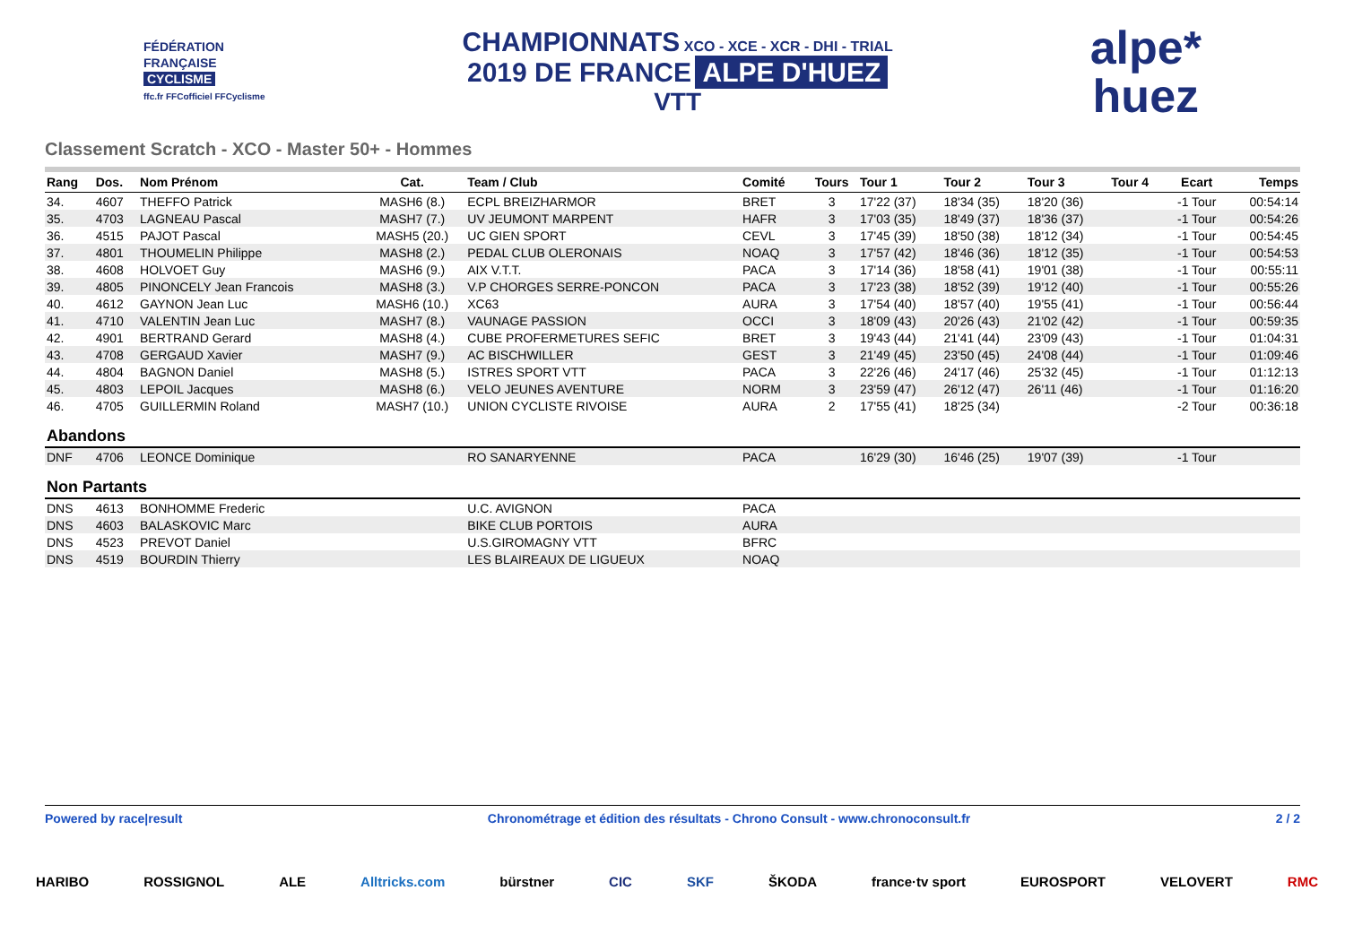FÉDÉRATION
FRANÇAISE
CYCLISME
ffc.fr FFCofficiel FFCyclisme
CHAMPIONNATS XCO - XCE - XCR - DHI - TRIAL
2019 DE FRANCE ALPE D'HUEZ
VTT
alpe*
huez
Classement Scratch - XCO - Master 50+ - Hommes
| Rang | Dos. | Nom Prénom | Cat. | Team / Club | Comité | Tours | Tour 1 | Tour 2 | Tour 3 | Tour 4 | Ecart | Temps |
| --- | --- | --- | --- | --- | --- | --- | --- | --- | --- | --- | --- | --- |
| 34. | 4607 | THEFFO Patrick | MASH6 (8.) | ECPL BREIZHARMOR | BRET | 3 | 17'22 (37) | 18'34 (35) | 18'20 (36) | | -1 Tour | 00:54:14 |
| 35. | 4703 | LAGNEAU Pascal | MASH7 (7.) | UV JEUMONT MARPENT | HAFR | 3 | 17'03 (35) | 18'49 (37) | 18'36 (37) | | -1 Tour | 00:54:26 |
| 36. | 4515 | PAJOT Pascal | MASH5 (20.) | UC GIEN SPORT | CEVL | 3 | 17'45 (39) | 18'50 (38) | 18'12 (34) | | -1 Tour | 00:54:45 |
| 37. | 4801 | THOUMELIN Philippe | MASH8 (2.) | PEDAL CLUB OLERONAIS | NOAQ | 3 | 17'57 (42) | 18'46 (36) | 18'12 (35) | | -1 Tour | 00:54:53 |
| 38. | 4608 | HOLVOET Guy | MASH6 (9.) | AIX V.T.T. | PACA | 3 | 17'14 (36) | 18'58 (41) | 19'01 (38) | | -1 Tour | 00:55:11 |
| 39. | 4805 | PINONCELY Jean Francois | MASH8 (3.) | V.P CHORGES SERRE-PONCON | PACA | 3 | 17'23 (38) | 18'52 (39) | 19'12 (40) | | -1 Tour | 00:55:26 |
| 40. | 4612 | GAYNON Jean Luc | MASH6 (10.) | XC63 | AURA | 3 | 17'54 (40) | 18'57 (40) | 19'55 (41) | | -1 Tour | 00:56:44 |
| 41. | 4710 | VALENTIN Jean Luc | MASH7 (8.) | VAUNAGE PASSION | OCCI | 3 | 18'09 (43) | 20'26 (43) | 21'02 (42) | | -1 Tour | 00:59:35 |
| 42. | 4901 | BERTRAND Gerard | MASH8 (4.) | CUBE PROFERMETURES SEFIC | BRET | 3 | 19'43 (44) | 21'41 (44) | 23'09 (43) | | -1 Tour | 01:04:31 |
| 43. | 4708 | GERGAUD Xavier | MASH7 (9.) | AC BISCHWILLER | GEST | 3 | 21'49 (45) | 23'50 (45) | 24'08 (44) | | -1 Tour | 01:09:46 |
| 44. | 4804 | BAGNON Daniel | MASH8 (5.) | ISTRES SPORT VTT | PACA | 3 | 22'26 (46) | 24'17 (46) | 25'32 (45) | | -1 Tour | 01:12:13 |
| 45. | 4803 | LEPOIL Jacques | MASH8 (6.) | VELO JEUNES AVENTURE | NORM | 3 | 23'59 (47) | 26'12 (47) | 26'11 (46) | | -1 Tour | 01:16:20 |
| 46. | 4705 | GUILLERMIN Roland | MASH7 (10.) | UNION CYCLISTE RIVOISE | AURA | 2 | 17'55 (41) | 18'25 (34) | | | -2 Tour | 00:36:18 |
| Abandons | | | | | | | | | | | | |
| DNF | 4706 | LEONCE Dominique | | RO SANARYENNE | PACA | | 16'29 (30) | 16'46 (25) | 19'07 (39) | | -1 Tour | |
| Non Partants | | | | | | | | | | | | |
| DNS | 4613 | BONHOMME Frederic | | U.C. AVIGNON | PACA | | | | | | | |
| DNS | 4603 | BALASKOVIC Marc | | BIKE CLUB PORTOIS | AURA | | | | | | | |
| DNS | 4523 | PREVOT Daniel | | U.S.GIROMAGNY VTT | BFRC | | | | | | | |
| DNS | 4519 | BOURDIN Thierry | | LES BLAIREAUX DE LIGUEUX | NOAQ | | | | | | | |
Powered by race|result Chronométrage et édition des résultats - Chrono Consult - www.chronoconsult.fr 2 / 2
HARIBO ROSSIGNOL ALE Alltricks.com bürstner CIC SKF ŠKODA france·tv sport EUROSPORT VELOVERT RMC